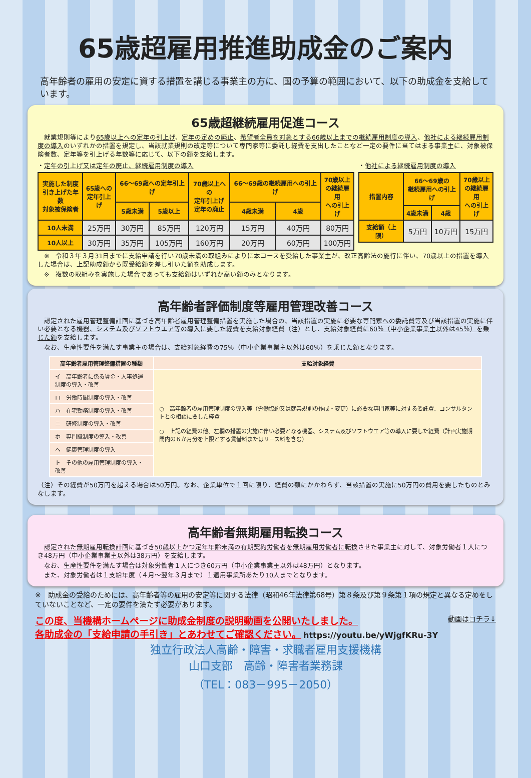65歳超雇用推進助成金のご案内
高年齢者の雇用の安定に資する措置を講じる事業主の方に、国の予算の範囲において、以下の助成金を支給しています。
65歳超継続雇用促進コース
　就業規則等により65歳以上への定年の引上げ、定年の定めの廃止、希望者全員を対象とする66歳以上までの継続雇用制度の導入、他社による継続雇用制度の導入のいずれかの措置を規定し、当該就業規則の改定等について専門家等に委託し経費を支出したことなど一定の要件に当てはまる事業主に、対象被保険者数、定年等を引上げる年数等に応じて、以下の額を支給します。
・定年の引上げ又は定年の廃止、継続雇用制度の導入
| 実施した制度 引き上げた年数 対象被保険者 | 65歳への 定年引上げ | 66～69歳への定年引上げ | | 70歳以上への 定年引上げ 定年の廃止 | 66～69歳の継続雇用への引上げ | | 70歳以上 の継続雇用 への引上げ |
| --- | --- | --- | --- | --- | --- | --- | --- |
| | | 5歳未満 | 5歳以上 | | 4歳未満 | 4歳 | |
| 10人未満 | 25万円 | 30万円 | 85万円 | 120万円 | 15万円 | 40万円 | 80万円 |
| 10人以上 | 30万円 | 35万円 | 105万円 | 160万円 | 20万円 | 60万円 | 100万円 |
・他社による継続雇用制度の導入
| 措置内容 | 66～69歳の 継続雇用への引上げ | | 70歳以上 の継続雇用 への引上げ |
| --- | --- | --- | --- |
| | 4歳未満 | 4歳 | |
| 支給額（上限） | 5万円 | 10万円 | 15万円 |
　※　令和３年３月31日までに支給申請を行い70歳未満の取組みによりに本コースを受給した事業主が、改正高齢法の施行に伴い、70歳以上の措置を導入した場合は、上記助成額から既受給額を差し引いた額を助成します。
　※　複数の取組みを実施した場合であっても支給額はいずれか高い額のみとなります。
高年齢者評価制度等雇用管理改善コース
　認定された雇用管理整備計画に基づき高年齢者雇用管理整備措置を実施した場合の、当該措置の実施に必要な専門家への委託費等及び当該措置の実施に伴い必要となる機器、システム及びソフトウエア等の導入に要した経費を支給対象経費（注）とし、支給対象経費に60％（中小企業事業主以外は45％）を乗じた額を支給します。
　なお、生産性要件を満たす事業主の場合は、支給対象経費の75％（中小企業事業主以外は60％）を乗じた額となります。
| 高年齢者雇用管理整備措置の種類 | 支給対象経費 |
| --- | --- |
| イ 高年齢者に係る賃金・人事処遇制度の導入・改善 | ○ 高年齢者の雇用管理制度の導入等（労働協約又は就業規則の作成・変更）に必要な専門家等に対する委託費、コンサルタントとの相談に要した経費 ○ 上記の経費の他、左欄の措置の実施に伴い必要となる機器、システム及びソフトウエア等の導入に要した経費（計画実施期間内の６か月分を上限とする賃借料またはリース料を含む） |
| ロ 労働時間制度の導入・改善 | |
| ハ 在宅勤務制度の導入・改善 | |
| ニ 研修制度の導入・改善 | |
| ホ 専門職制度の導入・改善 | |
| ヘ 健康管理制度の導入 | |
| ト その他の雇用管理制度の導入・改善 | |
（注）その経費が50万円を超える場合は50万円。なお、企業単位で１回に限り、経費の額にかかわらず、当該措置の実施に50万円の費用を要したものとみなします。
高年齢者無期雇用転換コース
　認定された無期雇用転換計画に基づき50歳以上かつ定年年齢未満の有期契約労働者を無期雇用労働者に転換させた事業主に対して、対象労働者１人につき48万円（中小企業事業主以外は38万円）を支給します。
　なお、生産性要件を満たす場合は対象労働者１人につき60万円（中小企業事業主以外は48万円）となります。
　また、対象労働者は１支給年度（４月～翌年３月まで）１適用事業所あたり10人までとなります。
※　助成金の受給のためには、高年齢者等の雇用の安定等に関する法律（昭和46年法律第68号）第８条及び第９条第１項の規定と異なる定めをしていないことなど、一定の要件を満たす必要があります。
この度、当機構ホームページに助成金制度の説明動画を公開いたしました。 動画はコチラ↓
各助成金の「支給申請の手引き」とあわせてご確認ください。 https://youtu.be/yWjgfKRu-3Y
独立行政法人高齢・障害・求職者雇用支援機構
山口支部　高齢・障害者業務課
（TEL：083－995－2050）